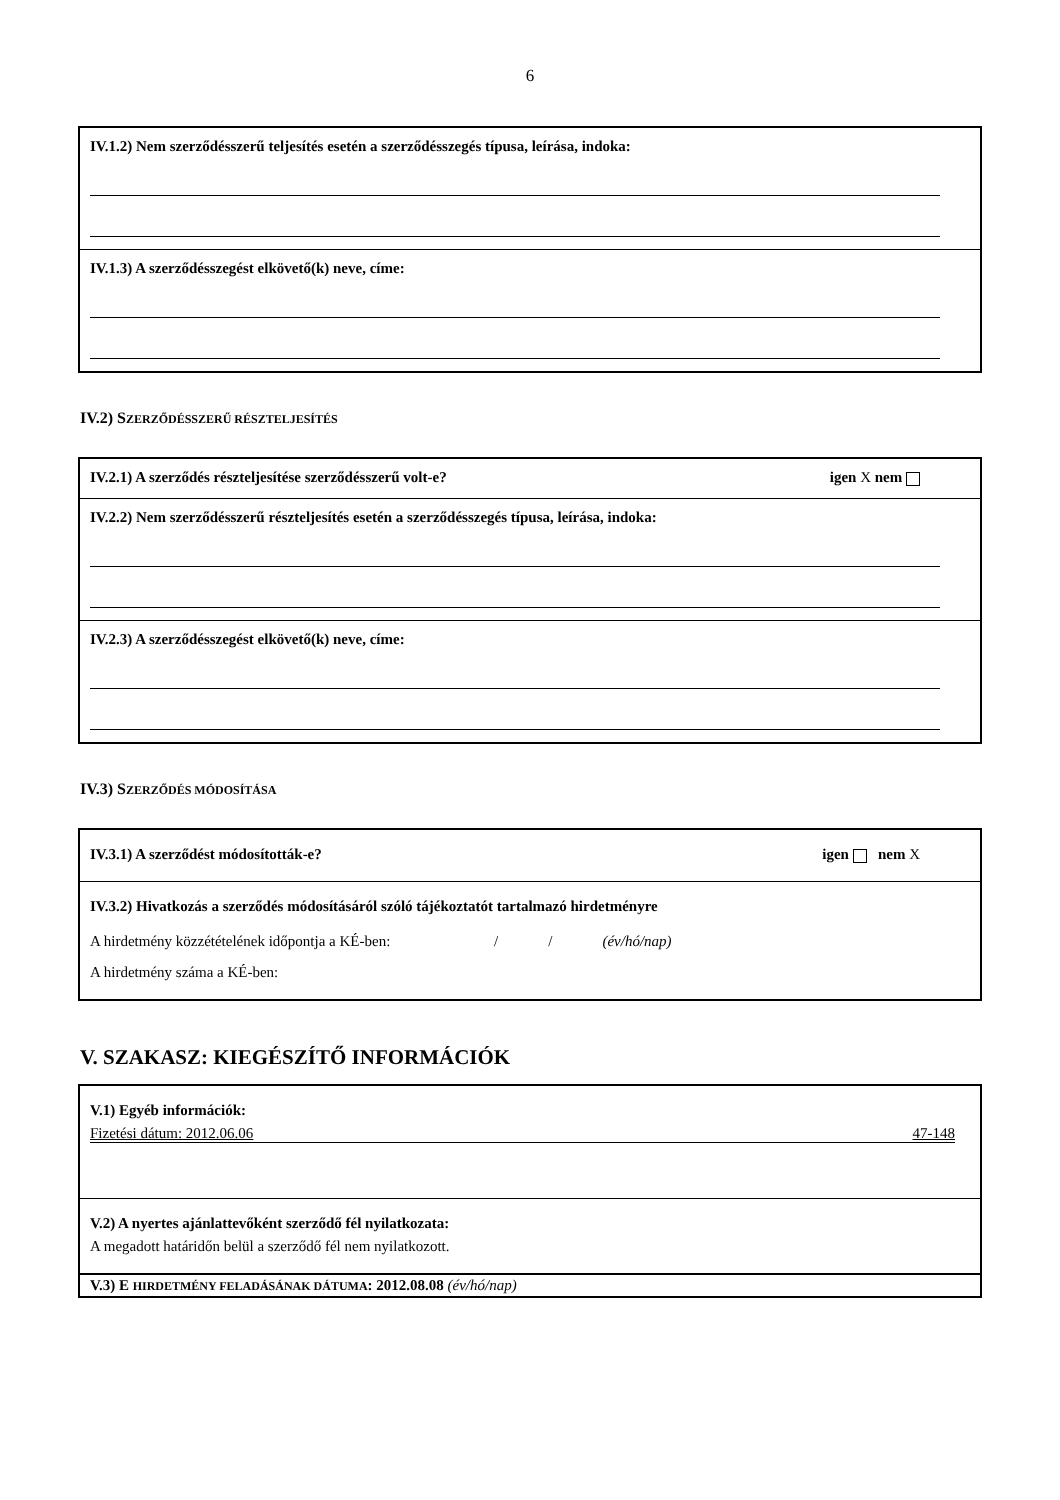6
IV.1.2) Nem szerződésszerű teljesítés esetén a szerződésszegés típusa, leírása, indoka:
IV.1.3) A szerződésszegést elkövető(k) neve, címe:
IV.2) SZERZŐDÉSSZERŰ RÉSZTELJESÍTÉS
IV.2.1) A szerződés részteljesítése szerződésszerű volt-e? igen X nem
IV.2.2) Nem szerződésszerű részteljesítés esetén a szerződésszegés típusa, leírása, indoka:
IV.2.3) A szerződésszegést elkövető(k) neve, címe:
IV.3) SZERZŐDÉS MÓDOSÍTÁSA
IV.3.1) A szerződést módosították-e? igen nem X
IV.3.2) Hivatkozás a szerződés módosításáról szóló tájékoztatót tartalmazó hirdetményre
A hirdetmény közzétételének időpontja a KÉ-ben: / / (év/hó/nap)
A hirdetmény száma a KÉ-ben:
V. SZAKASZ: KIEGÉSZÍTŐ INFORMÁCIÓK
V.1) Egyéb információk:
Fizetési dátum: 2012.06.06 47-148
V.2) A nyertes ajánlattevőként szerződő fél nyilatkozata:
A megadott határidőn belül a szerződő fél nem nyilatkozott.
V.3) E HIRDETMÉNY FELADÁSÁNAK DÁTUMA: 2012.08.08 (év/hó/nap)